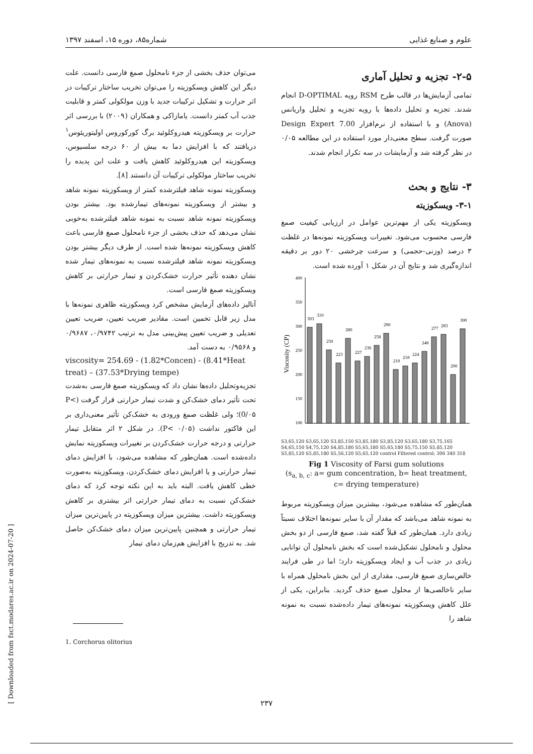علوم و صنایع غذایی شماره۸۵، دوره ۱۵، اسفند ۱۳۹۷
۲-۵- تجزیه و تحلیل آماری
تمامی آزمایش‌ها در قالب طرح RSM رویه D-OPTIMAL انجام شدند. تجزیه و تحلیل داده‌ها با رویه تجزیه و تحلیل واریانس (Anova) و با استفاده از نرم‌افزار Design Expert 7.00 صورت گرفت. سطح معنی‌دار مورد استفاده در این مطالعه ۰/۰۵ در نظر گرفته شد و آزمایشات در سه تکرار انجام شدند.
۳- نتایج و بحث
۳-۱- ویسکوزیته
ویسکوزیته یکی از مهم‌ترین عوامل در ارزیابی کیفیت صمغ فارسی محسوب می‌شود. تغییرات ویسکوزیته نمونه‌ها در غلظت ۳ درصد (وزنی-حجمی) و سرعت چرخشی ۲۰ دور بر دقیقه اندازه‌گیری شد و نتایج آن در شکل ۱ آورده شده است.
Viscosity (CP)
400
350
300
250
200
150
100
303
310
250
223
280
227
236
258
290
210
218
224
248
277
283
200
300
S3,65,120 S3,65,120 S3,85,150 S3,85,180 S3,85,120 S3,65,180 S3,75,165 S4,65,150 S4,75,120 S4,85,180 S5,65,180 S5,65,180 S5,75,150 S5,85,120 S5,85,120 S5,85,180 S5,56,120 S5,65,120 control Filtered control; 306 340 318
Fig 1 Viscosity of Farsi gum solutions
(s<sub>a, b, c</sub>: a= gum concentration, b= heat treatment,
c= drying temperature)
همان‌طور که مشاهده می‌شود، بیشترین میزان ویسکوزیته مربوط به نمونه شاهد می‌باشد که مقدار آن با سایر نمونه‌ها اختلاف نسبتاً زیادی دارد. همان‌طور که قبلاً گفته شد، صمغ فارسی از دو بخش محلول و نامحلول تشکیل‌شده است که بخش نامحلول آن توانایی زیادی در جذب آب و ایجاد ویسکوزیته دارد؛ اما در طی فرایند خالص‌سازی صمغ فارسی، مقداری از این بخش نامحلول همراه با سایر ناخالصی‌ها از محلول صمغ حذف گردید. بنابراین، یکی از علل کاهش ویسکوزیته نمونه‌های تیمار داده‌شده نسبت به نمونه شاهد را
می‌توان حذف بخشی از جزء نامحلول صمغ فارسی دانست. علت دیگر این کاهش ویسکوزیته را می‌توان تخریب ساختار ترکیبات در اثر حرارت و تشکیل ترکیبات جدید با وزن مولکولی کمتر و قابلیت جذب آب کمتر دانست. یامازاکی و همکاران (۲۰۰۹) با بررسی اثر حرارت بر ویسکوزیته هیدروکلوئید برگ کورکوروس اولیتوریئوس<sup>۱</sup> دریافتند که با افزایش دما به بیش از ۶۰ درجه سلسیوس، ویسکوزیته این هیدروکلوئید کاهش یافت و علت این پدیده را تخریب ساختار مولکولی ترکیبات آن دانستند [۸].
ویسکوزیته نمونه شاهد فیلترشده کمتر از ویسکوزیته نمونه شاهد و بیشتر از ویسکوزیته نمونه‌های تیمارشده بود. بیشتر بودن ویسکوزیته نمونه شاهد نسبت به نمونه شاهد فیلترشده به‌خوبی نشان می‌دهد که حذف بخشی از جزء نامحلول صمغ فارسی باعث کاهش ویسکوزیته نمونه‌ها شده است. از طرف دیگر بیشتر بودن ویسکوزیته نمونه شاهد فیلترشده نسبت به نمونه‌های تیمار شده نشان دهنده تأثیر حرارت خشک‌کردن و تیمار حرارتی بر کاهش ویسکوزیته صمغ فارسی است.
آنالیز داده‌های آزمایش مشخص کرد ویسکوزیته ظاهری نمونه‌ها با مدل زیر قابل تخمین است. مقادیر ضریب تعیین، ضریب تعیین تعدیلی و ضریب تعیین پیش‌بینی مدل به ترتیب ۰/۹۷۴۲، ۰/۹۶۸۷ و ۰/۹۵۶۸ به دست آمد.
viscosity= 254.69 - (1.82*Concen) - (8.41*Heat treat) – (37.53*Drying tempe)
تجزیه‌وتحلیل داده‌ها نشان داد که ویسکوزیته صمغ فارسی به‌شدت تحت تأثیر دمای خشک‌کن و شدت تیمار حرارتی قرار گرفت (P< 0/۰۵)؛ ولی غلظت صمغ ورودی به خشک‌کن تأثیر معنی‌داری بر این فاکتور نداشت (P< ۰/۰۵). در شکل ۲ اثر متقابل تیمار حرارتی و درجه حرارت خشک‌کردن بر تغییرات ویسکوزیته نمایش داده‌شده است. همان‌طور که مشاهده می‌شود، با افزایش دمای تیمار حرارتی و یا افزایش دمای خشک‌کردن، ویسکوزیته به‌صورت خطی کاهش یافت. البته باید به این نکته توجه کرد که دمای خشک‌کن نسبت به دمای تیمار حرارتی اثر بیشتری بر کاهش ویسکوزیته داشت. بیشترین میزان ویسکوزیته در پایین‌ترین میزان تیمار حرارتی و همچنین پایین‌ترین میزان دمای خشک‌کن حاصل شد. به تدریج با افزایش هم‌زمان دمای تیمار
1. Corchorus olitorius
۲۳۷ [ Downloaded from fsct.modares.ac.ir on 2024-07-20 ]